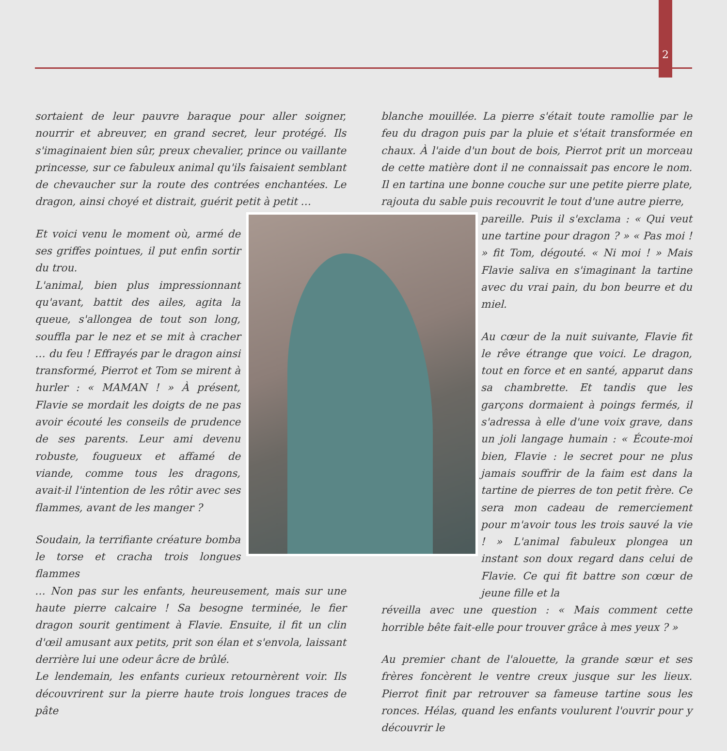2
sortaient de leur pauvre baraque pour aller soigner, nourrir et abreuver, en grand secret, leur protégé. Ils s'imaginaient bien sûr, preux chevalier, prince ou vaillante princesse, sur ce fabuleux animal qu'ils faisaient semblant de chevaucher sur la route des contrées enchantées. Le dragon, ainsi choyé et distrait, guérit petit à petit …
Et voici venu le moment où, armé de ses griffes pointues, il put enfin sortir du trou.
L'animal, bien plus impressionnant qu'avant, battit des ailes, agita la queue, s'allongea de tout son long, souffla par le nez et se mit à cracher … du feu ! Effrayés par le dragon ainsi transformé, Pierrot et Tom se mirent à hurler : « MAMAN ! » À présent, Flavie se mordait les doigts de ne pas avoir écouté les conseils de prudence de ses parents. Leur ami devenu robuste, fougueux et affamé de viande, comme tous les dragons, avait-il l'intention de les rôtir avec ses flammes, avant de les manger ?
Soudain, la terrifiante créature bomba le torse et cracha trois longues flammes
… Non pas sur les enfants, heureusement, mais sur une haute pierre calcaire ! Sa besogne terminée, le fier dragon sourit gentiment à Flavie. Ensuite, il fit un clin d'œil amusant aux petits, prit son élan et s'envola, laissant derrière lui une odeur âcre de brûlé.
Le lendemain, les enfants curieux retournèrent voir. Ils découvrirent sur la pierre haute trois longues traces de pâte
blanche mouillée. La pierre s'était toute ramollie par le feu du dragon puis par la pluie et s'était transformée en chaux. À l'aide d'un bout de bois, Pierrot prit un morceau de cette matière dont il ne connaissait pas encore le nom. Il en tartina une bonne couche sur une petite pierre plate, rajouta du sable puis recouvrit le tout d'une autre pierre,
pareille. Puis il s'exclama : « Qui veut une tartine pour dragon ? » « Pas moi ! » fit Tom, dégouté. « Ni moi ! » Mais Flavie saliva en s'imaginant la tartine avec du vrai pain, du bon beurre et du miel.
Au cœur de la nuit suivante, Flavie fit le rêve étrange que voici. Le dragon, tout en force et en santé, apparut dans sa chambrette. Et tandis que les garçons dormaient à poings fermés, il s'adressa à elle d'une voix grave, dans un joli langage humain : « Écoute-moi bien, Flavie : le secret pour ne plus jamais souffrir de la faim est dans la tartine de pierres de ton petit frère. Ce sera mon cadeau de remerciement pour m'avoir tous les trois sauvé la vie ! » L'animal fabuleux plongea un instant son doux regard dans celui de Flavie. Ce qui fit battre son cœur de jeune fille et la
réveilla avec une question : « Mais comment cette horrible bête fait-elle pour trouver grâce à mes yeux ? »
Au premier chant de l'alouette, la grande sœur et ses frères foncèrent le ventre creux jusque sur les lieux. Pierrot finit par retrouver sa fameuse tartine sous les ronces. Hélas, quand les enfants voulurent l'ouvrir pour y découvrir le